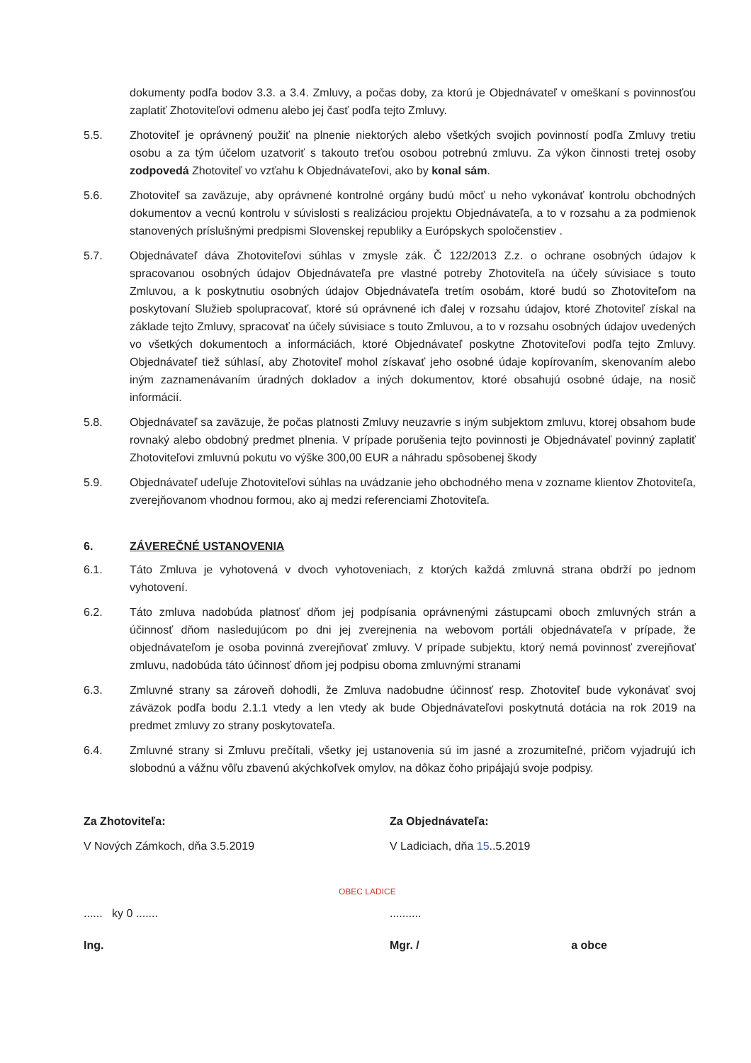dokumenty podľa bodov 3.3. a 3.4. Zmluvy, a počas doby, za ktorú je Objednávateľ v omeškaní s povinnosťou zaplatiť Zhotoviteľovi odmenu alebo jej časť podľa tejto Zmluvy.
5.5. Zhotoviteľ je oprávnený použiť na plnenie niektorých alebo všetkých svojich povinností podľa Zmluvy tretiu osobu a za tým účelom uzatvoriť s takouto treťou osobou potrebnú zmluvu. Za výkon činnosti tretej osoby zodpovedá Zhotoviteľ vo vzťahu k Objednávateľovi, ako by konal sám.
5.6. Zhotoviteľ sa zaväzuje, aby oprávnené kontrolné orgány budú môcť u neho vykonávať kontrolu obchodných dokumentov a vecnú kontrolu v súvislosti s realizáciou projektu Objednávateľa, a to v rozsahu a za podmienok stanovených príslušnými predpismi Slovenskej republiky a Európskych spoločenstiev .
5.7. Objednávateľ dáva Zhotoviteľovi súhlas v zmysle zák. Č 122/2013 Z.z. o ochrane osobných údajov k spracovanou osobných údajov Objednávateľa pre vlastné potreby Zhotoviteľa na účely súvisiace s touto Zmluvou, a k poskytnutiu osobných údajov Objednávateľa tretím osobám, ktoré budú so Zhotoviteľom na poskytovaní Služieb spolupracovať, ktoré sú oprávnené ich ďalej v rozsahu údajov, ktoré Zhotoviteľ získal na základe tejto Zmluvy, spracovať na účely súvisiace s touto Zmluvou, a to v rozsahu osobných údajov uvedených vo všetkých dokumentoch a informáciách, ktoré Objednávateľ poskytne Zhotoviteľovi podľa tejto Zmluvy. Objednávateľ tiež súhlasí, aby Zhotoviteľ mohol získavať jeho osobné údaje kopírovaním, skenovaním alebo iným zaznamenávaním úradných dokladov a iných dokumentov, ktoré obsahujú osobné údaje, na nosič informácií.
5.8. Objednávateľ sa zaväzuje, že počas platnosti Zmluvy neuzavrie s iným subjektom zmluvu, ktorej obsahom bude rovnaký alebo obdobný predmet plnenia. V prípade porušenia tejto povinnosti je Objednávateľ povinný zaplatiť Zhotoviteľovi zmluvnú pokutu vo výške 300,00 EUR a náhradu spôsobenej škody
5.9. Objednávateľ udeľuje Zhotoviteľovi súhlas na uvádzanie jeho obchodného mena v zozname klientov Zhotoviteľa, zverejňovanom vhodnou formou, ako aj medzi referenciami Zhotoviteľa.
6. ZÁVEREČNÉ USTANOVENIA
6.1. Táto Zmluva je vyhotovená v dvoch vyhotoveniach, z ktorých každá zmluvná strana obdrží po jednom vyhotovení.
6.2. Táto zmluva nadobúda platnosť dňom jej podpísania oprávnenými zástupcami oboch zmluvných strán a účinnosť dňom nasledujúcom po dni jej zverejnenia na webovom portáli objednávateľa v prípade, že objednávateľom je osoba povinná zverejňovať zmluvy. V prípade subjektu, ktorý nemá povinnosť zverejňovať zmluvu, nadobúda táto účinnosť dňom jej podpisu oboma zmluvnými stranami
6.3. Zmluvné strany sa zároveň dohodli, že Zmluva nadobudne účinnosť resp. Zhotoviteľ bude vykonávať svoj záväzok podľa bodu 2.1.1 vtedy a len vtedy ak bude Objednávateľovi poskytnutá dotácia na rok 2019 na predmet zmluvy zo strany poskytovateľa.
6.4. Zmluvné strany si Zmluvu prečítali, všetky jej ustanovenia sú im jasné a zrozumiteľné, pričom vyjadrujú ich slobodnú a vážnu vôľu zbavenú akýchkoľvek omylov, na dôkaz čoho pripájajú svoje podpisy.
Za Zhotoviteľa:
V Nových Zámkoch, dňa 3.5.2019
...... ky 0 .......
Ing.
Za Objednávateľa:
V Ladiciach, dňa 15..5.2019
..........
Mgr. / a obce
OBEC LADICE